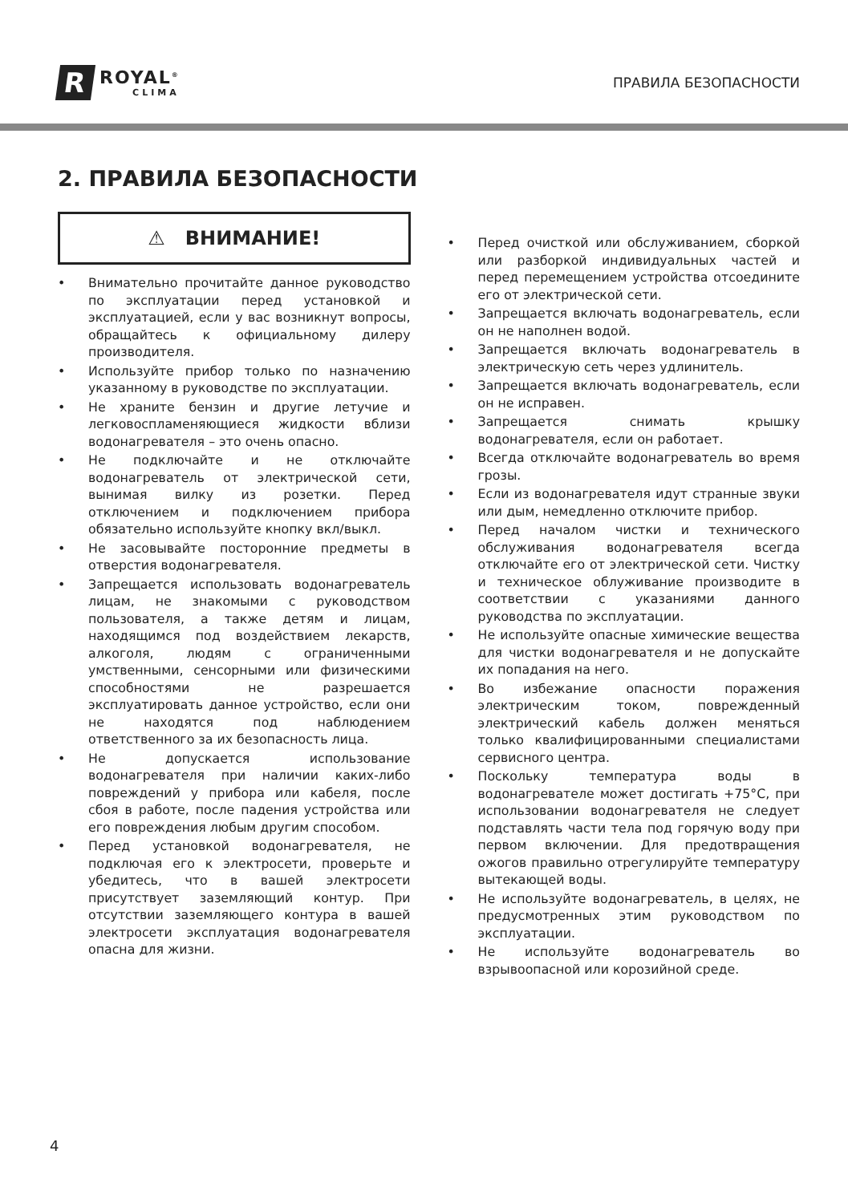R
ROYAL<sup>®</sup>
CLIMA
ПРАВИЛА БЕЗОПАСНОСТИ
2. ПРАВИЛА БЕЗОПАСНОСТИ
⚠ ВНИМАНИЕ!
• Внимательно прочитайте данное руководство по эксплуатации перед установкой и эксплуатацией, если у вас возникнут вопросы, обращайтесь к официальному дилеру производителя.
• Используйте прибор только по назначению указанному в руководстве по эксплуатации.
• Не храните бензин и другие летучие и легковоспламеняющиеся жидкости вблизи водонагревателя – это очень опасно.
• Не подключайте и не отключайте водонагреватель от электрической сети, вынимая вилку из розетки. Перед отключением и подключением прибора обязательно используйте кнопку вкл/выкл.
• Не засовывайте посторонние предметы в отверстия водонагревателя.
• Запрещается использовать водонагреватель лицам, не знакомыми с руководством пользователя, а также детям и лицам, находящимся под воздействием лекарств, алкоголя, людям с ограниченными умственными, сенсорными или физическими способностями не разрешается эксплуатировать данное устройство, если они не находятся под наблюдением ответственного за их безопасность лица.
• Не допускается использование водонагревателя при наличии каких-либо повреждений у прибора или кабеля, после сбоя в работе, после падения устройства или его повреждения любым другим способом.
• Перед установкой водонагревателя, не подключая его к электросети, проверьте и убедитесь, что в вашей электросети присутствует заземляющий контур. При отсутствии заземляющего контура в вашей электросети эксплуатация водонагревателя опасна для жизни.
• Перед очисткой или обслуживанием, сборкой или разборкой индивидуальных частей и перед перемещением устройства отсоедините его от электрической сети.
• Запрещается включать водонагреватель, если он не наполнен водой.
• Запрещается включать водонагреватель в электрическую сеть через удлинитель.
• Запрещается включать водонагреватель, если он не исправен.
• Запрещается снимать крышку водонагревателя, если он работает.
• Всегда отключайте водонагреватель во время грозы.
• Если из водонагревателя идут странные звуки или дым, немедленно отключите прибор.
• Перед началом чистки и технического обслуживания водонагревателя всегда отключайте его от электрической сети. Чистку и техническое облуживание производите в соответствии с указаниями данного руководства по эксплуатации.
• Не используйте опасные химические вещества для чистки водонагревателя и не допускайте их попадания на него.
• Во избежание опасности поражения электрическим током, поврежденный электрический кабель должен меняться только квалифицированными специалистами сервисного центра.
• Поскольку температура воды в водонагревателе может достигать +75°C, при использовании водонагревателя не следует подставлять части тела под горячую воду при первом включении. Для предотвращения ожогов правильно отрегулируйте температуру вытекающей воды.
• Не используйте водонагреватель, в целях, не предусмотренных этим руководством по эксплуатации.
• Не используйте водонагреватель во взрывоопасной или корозийной среде.
4